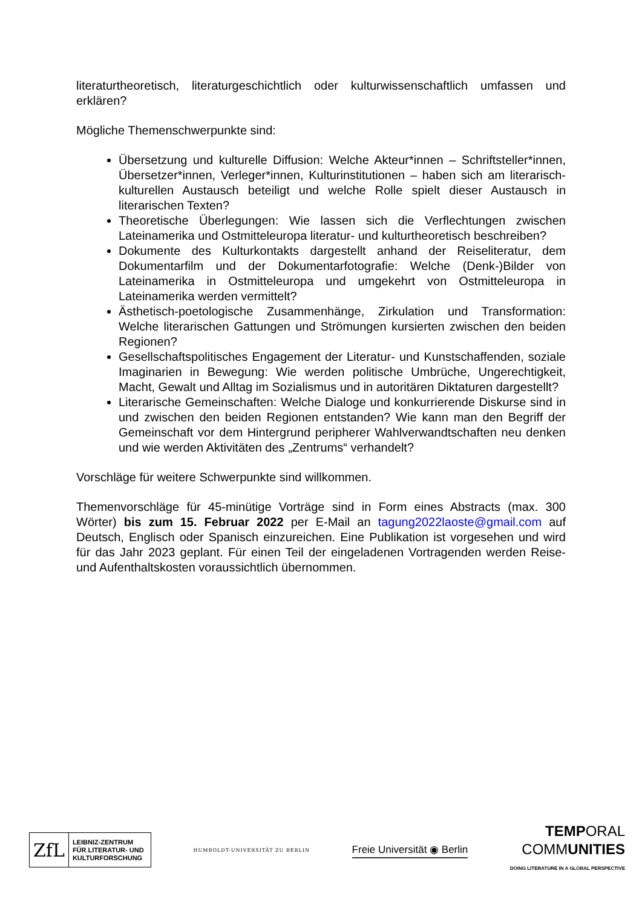literaturtheoretisch, literaturgeschichtlich oder kulturwissenschaftlich umfassen und erklären?
Mögliche Themenschwerpunkte sind:
Übersetzung und kulturelle Diffusion: Welche Akteur*innen – Schriftsteller*innen, Übersetzer*innen, Verleger*innen, Kulturinstitutionen – haben sich am literarisch-kulturellen Austausch beteiligt und welche Rolle spielt dieser Austausch in literarischen Texten?
Theoretische Überlegungen: Wie lassen sich die Verflechtungen zwischen Lateinamerika und Ostmitteleuropa literatur- und kulturtheoretisch beschreiben?
Dokumente des Kulturkontakts dargestellt anhand der Reiseliteratur, dem Dokumentarfilm und der Dokumentarfotografie: Welche (Denk-)Bilder von Lateinamerika in Ostmitteleuropa und umgekehrt von Ostmitteleuropa in Lateinamerika werden vermittelt?
Ästhetisch-poetologische Zusammenhänge, Zirkulation und Transformation: Welche literarischen Gattungen und Strömungen kursierten zwischen den beiden Regionen?
Gesellschaftspolitisches Engagement der Literatur- und Kunstschaffenden, soziale Imaginarien in Bewegung: Wie werden politische Umbrüche, Ungerechtigkeit, Macht, Gewalt und Alltag im Sozialismus und in autoritären Diktaturen dargestellt?
Literarische Gemeinschaften: Welche Dialoge und konkurrierende Diskurse sind in und zwischen den beiden Regionen entstanden? Wie kann man den Begriff der Gemeinschaft vor dem Hintergrund peripherer Wahlverwandtschaften neu denken und wie werden Aktivitäten des „Zentrums“ verhandelt?
Vorschläge für weitere Schwerpunkte sind willkommen.
Themenvorschläge für 45-minütige Vorträge sind in Form eines Abstracts (max. 300 Wörter) bis zum 15. Februar 2022 per E-Mail an tagung2022laoste@gmail.com auf Deutsch, Englisch oder Spanisch einzureichen. Eine Publikation ist vorgesehen und wird für das Jahr 2023 geplant. Für einen Teil der eingeladenen Vortragenden werden Reise- und Aufenthaltskosten voraussichtlich übernommen.
ZfL LEIBNIZ-ZENTRUM
FÜR LITERATUR- UND
KULTURFORSCHUNG
HUMBOLDT-UNIVERSITÄT ZU BERLIN
Freie Universität ◉ Berlin
TEMPORAL
COMMUNITIES
DOING LITERATURE IN A GLOBAL PERSPECTIVE